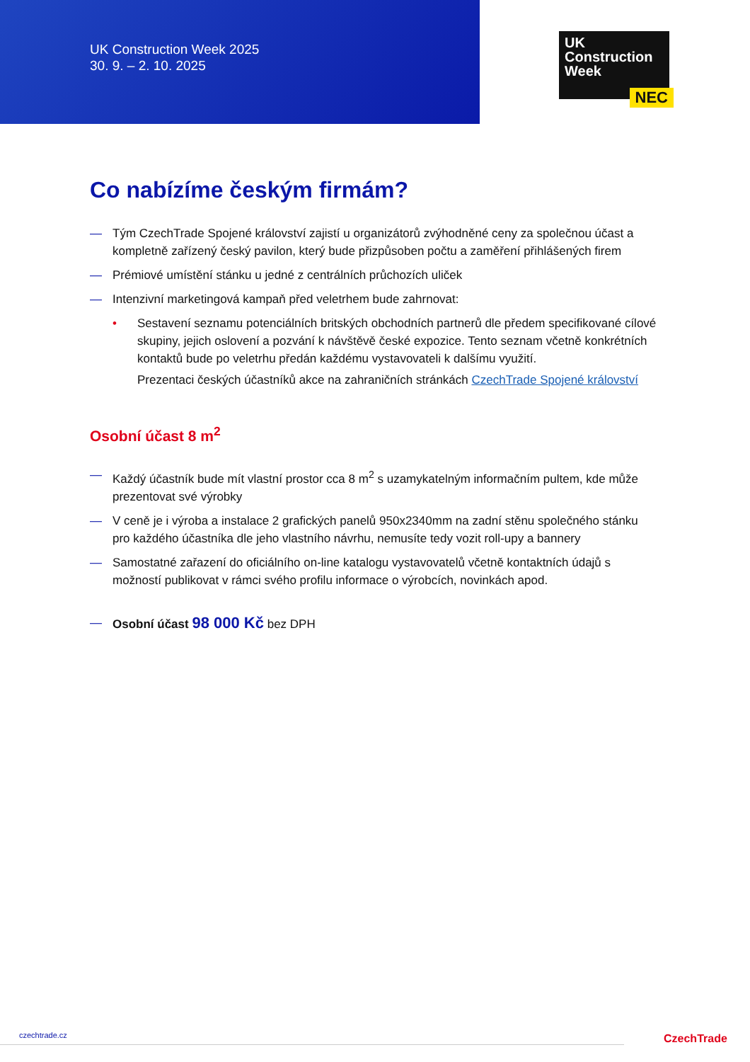UK Construction Week 2025
30. 9. – 2. 10. 2025
UK
Construction
Week
NEC
Co nabízíme českým firmám?
— Tým CzechTrade Spojené království zajistí u organizátorů zvýhodněné ceny za společnou účast a kompletně zařízený český pavilon, který bude přizpůsoben počtu a zaměření přihlášených firem
— Prémiové umístění stánku u jedné z centrálních průchozích uliček
— Intenzivní marketingová kampaň před veletrhem bude zahrnovat:
• Sestavení seznamu potenciálních britských obchodních partnerů dle předem specifikované cílové skupiny, jejich oslovení a pozvání k návštěvě české expozice. Tento seznam včetně konkrétních kontaktů bude po veletrhu předán každému vystavovateli k dalšímu využití.
Prezentaci českých účastníků akce na zahraničních stránkách CzechTrade Spojené království
Osobní účast 8 m<sup>2</sup>
— Každý účastník bude mít vlastní prostor cca 8 m<sup>2</sup> s uzamykatelným informačním pultem, kde může prezentovat své výrobky
— V ceně je i výroba a instalace 2 grafických panelů 950x2340mm na zadní stěnu společného stánku pro každého účastníka dle jeho vlastního návrhu, nemusíte tedy vozit roll-upy a bannery
— Samostatné zařazení do oficiálního on-line katalogu vystavovatelů včetně kontaktních údajů s možností publikovat v rámci svého profilu informace o výrobcích, novinkách apod.
— Osobní účast 98 000 Kč bez DPH
czechtrade.cz CzechTrade